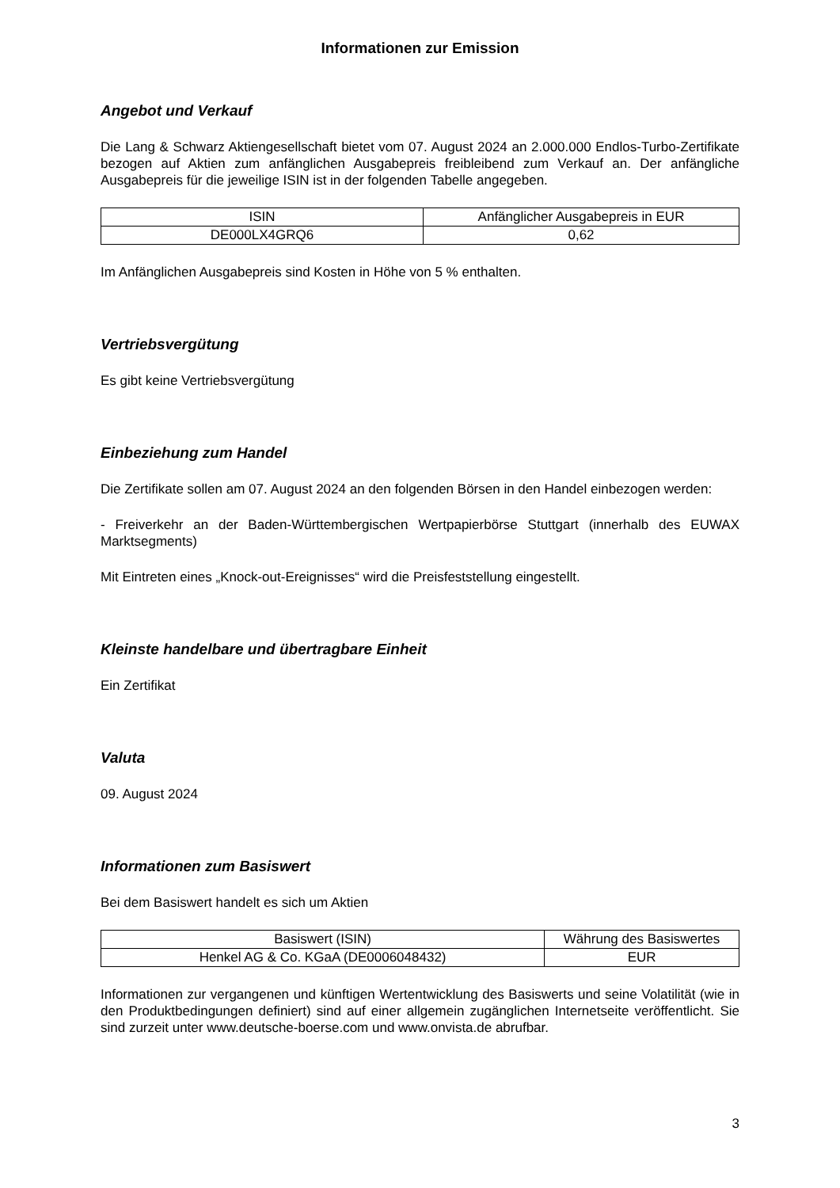Informationen zur Emission
Angebot und Verkauf
Die Lang & Schwarz Aktiengesellschaft bietet vom 07. August 2024 an 2.000.000 Endlos-Turbo-Zertifikate bezogen auf Aktien zum anfänglichen Ausgabepreis freibleibend zum Verkauf an. Der anfängliche Ausgabepreis für die jeweilige ISIN ist in der folgenden Tabelle angegeben.
| ISIN | Anfänglicher Ausgabepreis in EUR |
| --- | --- |
| DE000LX4GRQ6 | 0,62 |
Im Anfänglichen Ausgabepreis sind Kosten in Höhe von 5 % enthalten.
Vertriebsvergütung
Es gibt keine Vertriebsvergütung
Einbeziehung zum Handel
Die Zertifikate sollen am 07. August 2024 an den folgenden Börsen in den Handel einbezogen werden:
- Freiverkehr an der Baden-Württembergischen Wertpapierbörse Stuttgart (innerhalb des EUWAX Marktsegments)
Mit Eintreten eines „Knock-out-Ereignisses“ wird die Preisfeststellung eingestellt.
Kleinste handelbare und übertragbare Einheit
Ein Zertifikat
Valuta
09. August 2024
Informationen zum Basiswert
Bei dem Basiswert handelt es sich um Aktien
| Basiswert (ISIN) | Währung des Basiswertes |
| --- | --- |
| Henkel AG & Co. KGaA (DE0006048432) | EUR |
Informationen zur vergangenen und künftigen Wertentwicklung des Basiswerts und seine Volatilität (wie in den Produktbedingungen definiert) sind auf einer allgemein zugänglichen Internetseite veröffentlicht. Sie sind zurzeit unter www.deutsche-boerse.com und www.onvista.de abrufbar.
3